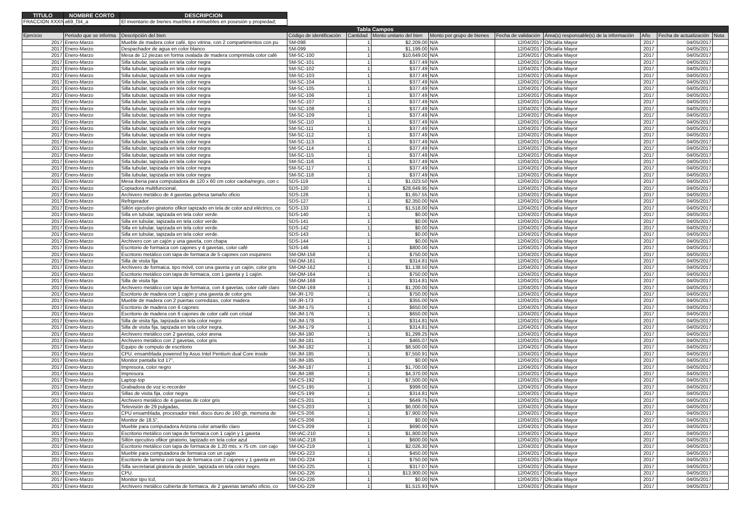| TITULO | NOMBRE CORTO | DESCRIPCION |
| --- | --- | --- |
| FRACCION XXXIV | a69_f34_a | El inventario de bienes muebles e inmuebles en posesión y propiedad; |
| Tabla Campos | | | | | | | | | | | |
| Ejercicio | Periodo que se informa | Descripción del bien | Código de identificación | Cantidad | Monto unitario del bien | Monto por grupo de bienes | Fecha de validación | Área(s) responsable(s) de la información | Año | Fecha de actualización | Nota |
| 2017 | Enero-Marzo | Mueble de madera color café, tipo vitrina, con 2 compartimentos con pu | SM-098 | 1 | $2,209.00 | N/A | 12/04/2017 | Oficialía Mayor | 2017 | 04/05/2017 | |
| 2017 | Enero-Marzo | Despachador de agua en color blanco | SM-099 | 1 | $1,199.00 | N/A | 12/04/2017 | Oficialía Mayor | 2017 | 04/05/2017 | |
| 2017 | Enero-Marzo | Mesa de 12 piezas en forma ovalada de madera comprimida color café | SM-SC-100 | 1 | $10,649.00 | N/A | 12/04/2017 | Oficialía Mayor | 2017 | 04/05/2017 | |
| 2017 | Enero-Marzo | Silla tubular, tapizada en tela color negra | SM-SC-101 | 1 | $377.49 | N/A | 12/04/2017 | Oficialía Mayor | 2017 | 04/05/2017 | |
| 2017 | Enero-Marzo | Silla tubular, tapizada en tela color negra | SM-SC-102 | 1 | $377.49 | N/A | 12/04/2017 | Oficialía Mayor | 2017 | 04/05/2017 | |
| 2017 | Enero-Marzo | Silla tubular, tapizada en tela color negra | SM-SC-103 | 1 | $377.49 | N/A | 12/04/2017 | Oficialía Mayor | 2017 | 04/05/2017 | |
| 2017 | Enero-Marzo | Silla tubular, tapizada en tela color negra | SM-SC-104 | 1 | $377.49 | N/A | 12/04/2017 | Oficialía Mayor | 2017 | 04/05/2017 | |
| 2017 | Enero-Marzo | Silla tubular, tapizada en tela color negra | SM-SC-105 | 1 | $377.49 | N/A | 12/04/2017 | Oficialía Mayor | 2017 | 04/05/2017 | |
| 2017 | Enero-Marzo | Silla tubular, tapizada en tela color negra | SM-SC-106 | 1 | $377.49 | N/A | 12/04/2017 | Oficialía Mayor | 2017 | 04/05/2017 | |
| 2017 | Enero-Marzo | Silla tubular, tapizada en tela color negra | SM-SC-107 | 1 | $377.49 | N/A | 12/04/2017 | Oficialía Mayor | 2017 | 04/05/2017 | |
| 2017 | Enero-Marzo | Silla tubular, tapizada en tela color negra | SM-SC-108 | 1 | $377.49 | N/A | 12/04/2017 | Oficialía Mayor | 2017 | 04/05/2017 | |
| 2017 | Enero-Marzo | Silla tubular, tapizada en tela color negra | SM-SC-109 | 1 | $377.49 | N/A | 12/04/2017 | Oficialía Mayor | 2017 | 04/05/2017 | |
| 2017 | Enero-Marzo | Silla tubular, tapizada en tela color negra | SM-SC-110 | 1 | $377.49 | N/A | 12/04/2017 | Oficialía Mayor | 2017 | 04/05/2017 | |
| 2017 | Enero-Marzo | Silla tubular, tapizada en tela color negra | SM-SC-111 | 1 | $377.49 | N/A | 12/04/2017 | Oficialía Mayor | 2017 | 04/05/2017 | |
| 2017 | Enero-Marzo | Silla tubular, tapizada en tela color negra | SM-SC-112 | 1 | $377.49 | N/A | 12/04/2017 | Oficialía Mayor | 2017 | 04/05/2017 | |
| 2017 | Enero-Marzo | Silla tubular, tapizada en tela color negra | SM-SC-113 | 1 | $377.49 | N/A | 12/04/2017 | Oficialía Mayor | 2017 | 04/05/2017 | |
| 2017 | Enero-Marzo | Silla tubular, tapizada en tela color negra | SM-SC-114 | 1 | $377.49 | N/A | 12/04/2017 | Oficialía Mayor | 2017 | 04/05/2017 | |
| 2017 | Enero-Marzo | Silla tubular, tapizada en tela color negra | SM-SC-115 | 1 | $377.49 | N/A | 12/04/2017 | Oficialía Mayor | 2017 | 04/05/2017 | |
| 2017 | Enero-Marzo | Silla tubular, tapizada en tela color negra | SM-SC-116 | 1 | $377.49 | N/A | 12/04/2017 | Oficialía Mayor | 2017 | 04/05/2017 | |
| 2017 | Enero-Marzo | Silla tubular, tapizada en tela color negra | SM-SC-117 | 1 | $377.49 | N/A | 12/04/2017 | Oficialía Mayor | 2017 | 04/05/2017 | |
| 2017 | Enero-Marzo | Silla tubular, tapizada en tela color negra | SM-SC-118 | 1 | $377.49 | N/A | 12/04/2017 | Oficialía Mayor | 2017 | 04/05/2017 | |
| 2017 | Enero-Marzo | Mesa iberia para computadora de 120 x 60 cm color caoba/negro, con c | SDS-119 | 1 | $1,023.50 | N/A | 12/04/2017 | Oficialía Mayor | 2017 | 04/05/2017 | |
| 2017 | Enero-Marzo | Copiadora multifuncional, | SDS-120 | 1 | $28,649.95 | N/A | 12/04/2017 | Oficialía Mayor | 2017 | 04/05/2017 | |
| 2017 | Enero-Marzo | Archivero metálico de 4 gavetas gebesa tamaño oficio | SDS-126 | 1 | $1,657.55 | N/A | 12/04/2017 | Oficialía Mayor | 2017 | 04/05/2017 | |
| 2017 | Enero-Marzo | Refrigerador | SDS-127 | 1 | $2,350.00 | N/A | 12/04/2017 | Oficialía Mayor | 2017 | 04/05/2017 | |
| 2017 | Enero-Marzo | Sillón ejecutivo giratorio ofikor tapizado en tela de color azul eléctrico, co | SDS-133 | 1 | $1,518.00 | N/A | 12/04/2017 | Oficialía Mayor | 2017 | 04/05/2017 | |
| 2017 | Enero-Marzo | Silla en tubular, tapizada en tela color verde. | SDS-140 | 1 | $0.00 | N/A | 12/04/2017 | Oficialía Mayor | 2017 | 04/05/2017 | |
| 2017 | Enero-Marzo | Silla en tubular, tapizada en tela color verde. | SDS-141 | 1 | $0.00 | N/A | 12/04/2017 | Oficialía Mayor | 2017 | 04/05/2017 | |
| 2017 | Enero-Marzo | Silla en tubular, tapizada en tela color verde. | SDS-142 | 1 | $0.00 | N/A | 12/04/2017 | Oficialía Mayor | 2017 | 04/05/2017 | |
| 2017 | Enero-Marzo | Silla en tubular, tapizada en tela color verde. | SDS-143 | 1 | $0.00 | N/A | 12/04/2017 | Oficialía Mayor | 2017 | 04/05/2017 | |
| 2017 | Enero-Marzo | Archivero con un cajón y una gaveta, con chapa | SDS-144 | 1 | $0.00 | N/A | 12/04/2017 | Oficialía Mayor | 2017 | 04/05/2017 | |
| 2017 | Enero-Marzo | Escritorio de formaica con cajones y 4 gavetas, color café | SDS-146 | 1 | $800.00 | N/A | 12/04/2017 | Oficialía Mayor | 2017 | 04/05/2017 | |
| 2017 | Enero-Marzo | Escritorio metálico con tapa de formaica de 5 cajones con esquinero | SM-OM-158 | 1 | $750.00 | N/A | 12/04/2017 | Oficialía Mayor | 2017 | 04/05/2017 | |
| 2017 | Enero-Marzo | Silla de visita fija | SM-OM-161 | 1 | $314.81 | N/A | 12/04/2017 | Oficialía Mayor | 2017 | 04/05/2017 | |
| 2017 | Enero-Marzo | Archivero de formaica, tipo móvil, con una gaveta y un cajón, color gris | SM-OM-162 | 1 | $1,138.50 | N/A | 12/04/2017 | Oficialía Mayor | 2017 | 04/05/2017 | |
| 2017 | Enero-Marzo | Escritorio metálico con tapa de formaica, con 1 gaveta y 1 cajón. | SM-OM-164 | 1 | $750.00 | N/A | 12/04/2017 | Oficialía Mayor | 2017 | 04/05/2017 | |
| 2017 | Enero-Marzo | Silla de visita fija | SM-OM-168 | 1 | $314.81 | N/A | 12/04/2017 | Oficialía Mayor | 2017 | 04/05/2017 | |
| 2017 | Enero-Marzo | Archivero metálico con tapa de formaica, con 4 gavetas, color café claro | SM-OM-169 | 1 | $1,200.00 | N/A | 12/04/2017 | Oficialía Mayor | 2017 | 04/05/2017 | |
| 2017 | Enero-Marzo | Escritorio de madera con 1 cajón y una gaveta de color gris | SM-JR-170 | 1 | $750.00 | N/A | 12/04/2017 | Oficialía Mayor | 2017 | 04/05/2017 | |
| 2017 | Enero-Marzo | Mueble de madera con 2 puertas corredizas, color madera | SM-JR-173 | 1 | $355.00 | N/A | 12/04/2017 | Oficialía Mayor | 2017 | 04/05/2017 | |
| 2017 | Enero-Marzo | Escritorio de madera con 6 cajones | SM-JM-175 | 1 | $650.00 | N/A | 12/04/2017 | Oficialía Mayor | 2017 | 04/05/2017 | |
| 2017 | Enero-Marzo | Escritorio de madera con 6 cajones de color café con cristal | SM-JM-176 | 1 | $650.00 | N/A | 12/04/2017 | Oficialía Mayor | 2017 | 04/05/2017 | |
| 2017 | Enero-Marzo | Silla de visita fija, tapizada en tela color negro | SM-JM-178 | 1 | $314.81 | N/A | 12/04/2017 | Oficialía Mayor | 2017 | 04/05/2017 | |
| 2017 | Enero-Marzo | Silla de visita fija, tapizada en tela color negra. | SM-JM-179 | 1 | $314.81 | N/A | 12/04/2017 | Oficialía Mayor | 2017 | 04/05/2017 | |
| 2017 | Enero-Marzo | Archivero metálico con 2 gavetas, color arena | SM-JM-180 | 1 | $1,299.25 | N/A | 12/04/2017 | Oficialía Mayor | 2017 | 04/05/2017 | |
| 2017 | Enero-Marzo | Archivero metálico con 2 gavetas, color gris | SM-JM-181 | 1 | $465.07 | N/A | 12/04/2017 | Oficialía Mayor | 2017 | 04/05/2017 | |
| 2017 | Enero-Marzo | Equipo de computo de escritorio | SM-JM-182 | 1 | $8,500.00 | N/A | 12/04/2017 | Oficialía Mayor | 2017 | 04/05/2017 | |
| 2017 | Enero-Marzo | CPU. ensamblada powered by Asus Intel Pentium dual Core inside | SM-JM-185 | 1 | $7,550.91 | N/A | 12/04/2017 | Oficialía Mayor | 2017 | 04/05/2017 | |
| 2017 | Enero-Marzo | Monitor pantalla lcd 17", | SM-JM-185 | 1 | $0.00 | N/A | 12/04/2017 | Oficialía Mayor | 2017 | 04/05/2017 | |
| 2017 | Enero-Marzo | Impresora, color negro | SM-JM-187 | 1 | $1,700.00 | N/A | 12/04/2017 | Oficialía Mayor | 2017 | 04/05/2017 | |
| 2017 | Enero-Marzo | Impresora | SM-JM-188 | 1 | $4,370.00 | N/A | 12/04/2017 | Oficialía Mayor | 2017 | 04/05/2017 | |
| 2017 | Enero-Marzo | Laptop-top | SM-CS-192 | 1 | $7,500.00 | N/A | 12/04/2017 | Oficialía Mayor | 2017 | 04/05/2017 | |
| 2017 | Enero-Marzo | Grabadora de voz ic-recorder | SM-CS-195 | 1 | $999.00 | N/A | 12/04/2017 | Oficialía Mayor | 2017 | 04/05/2017 | |
| 2017 | Enero-Marzo | Sillas de visita fija, color negra | SM-CS-199 | 1 | $314.81 | N/A | 12/04/2017 | Oficialía Mayor | 2017 | 04/05/2017 | |
| 2017 | Enero-Marzo | Archivero metálico de 4 gavetas de color gris | SM-CS-201 | 1 | $649.75 | N/A | 12/04/2017 | Oficialía Mayor | 2017 | 04/05/2017 | |
| 2017 | Enero-Marzo | Televisión de 29 pulgadas, | SM-CS-203 | 1 | $6,000.00 | N/A | 12/04/2017 | Oficialía Mayor | 2017 | 04/05/2017 | |
| 2017 | Enero-Marzo | CPU ensamblada, procesador Intel, disco duro de 160 gb, memoria de | SM-CS-206 | 1 | $7,900.00 | N/A | 12/04/2017 | Oficialía Mayor | 2017 | 04/05/2017 | |
| 2017 | Enero-Marzo | Monitor de 18.5", | SM-CS-206 | 1 | $0.00 | N/A | 12/04/2017 | Oficialía Mayor | 2017 | 04/05/2017 | |
| 2017 | Enero-Marzo | Mueble para computadora Arizona color amarillo claro | SM-CS-209 | 1 | $690.00 | N/A | 12/04/2017 | Oficialía Mayor | 2017 | 04/05/2017 | |
| 2017 | Enero-Marzo | Escritorio metálico con tapa de formaica con 1 cajón y 1 gaveta | SM-IAC-210 | 1 | $1,800.00 | N/A | 12/04/2017 | Oficialía Mayor | 2017 | 04/05/2017 | |
| 2017 | Enero-Marzo | Sillón ejecutivo ofikor giratorio, tapizado en tela color azul | SM-IAC-218 | 1 | $600.00 | N/A | 12/04/2017 | Oficialía Mayor | 2017 | 04/05/2017 | |
| 2017 | Enero-Marzo | Escritorio metálico con tapa de formaica de 1.20 mts. x 75 cm. con cajo | SM-DG-219 | 1 | $2,026.30 | N/A | 12/04/2017 | Oficialía Mayor | 2017 | 04/05/2017 | |
| 2017 | Enero-Marzo | Mueble para computadora de formaica con un cajón | SM-DG-223 | 1 | $450.00 | N/A | 12/04/2017 | Oficialía Mayor | 2017 | 04/05/2017 | |
| 2017 | Enero-Marzo | Escritorio de lamina con tapa de formaica con 2 cajones y 1 gaveta en | SM-DG-224 | 1 | $750.00 | N/A | 12/04/2017 | Oficialía Mayor | 2017 | 04/05/2017 | |
| 2017 | Enero-Marzo | Silla secretarial giratoria de pistón, tapizada en tela color negro. | SM-DG-225 | 1 | $317.07 | N/A | 12/04/2017 | Oficialía Mayor | 2017 | 04/05/2017 | |
| 2017 | Enero-Marzo | CPU. | SM-DG-226 | 1 | $13,900.00 | N/A | 12/04/2017 | Oficialía Mayor | 2017 | 04/05/2017 | |
| 2017 | Enero-Marzo | Monitor tipo lcd, | SM-DG-226 | 1 | $0.00 | N/A | 12/04/2017 | Oficialía Mayor | 2017 | 04/05/2017 | |
| 2017 | Enero-Marzo | Archivero metálico cubierta de formaica, de 2 gavetas tamaño oficio, co | SM-DG-229 | 1 | $1,515.93 | N/A | 12/04/2017 | Oficialía Mayor | 2017 | 04/05/2017 | |